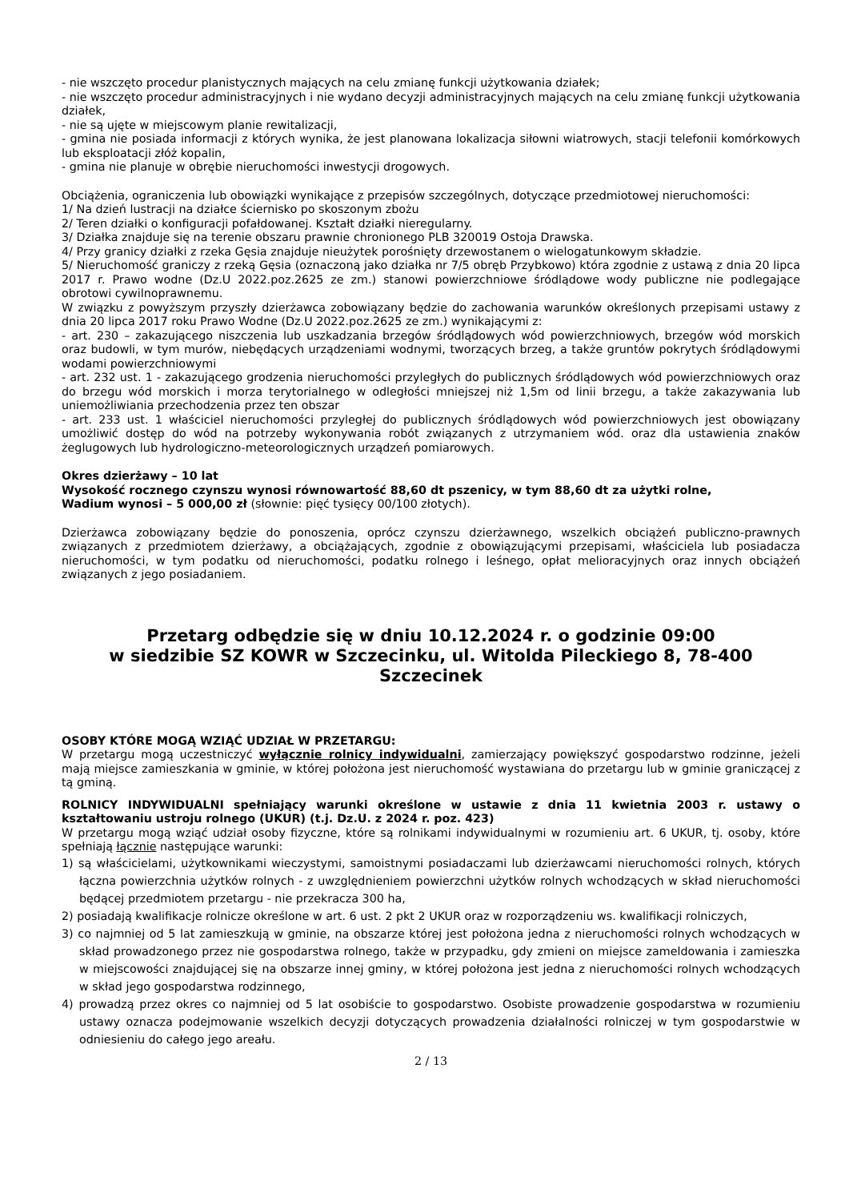- nie wszczęto procedur planistycznych mających na celu zmianę funkcji użytkowania działek;
- nie wszczęto procedur administracyjnych i nie wydano decyzji administracyjnych mających na celu zmianę funkcji użytkowania działek,
- nie są ujęte w miejscowym planie rewitalizacji,
- gmina nie posiada informacji z których wynika, że jest planowana lokalizacja siłowni wiatrowych, stacji telefonii komórkowych lub eksploatacji złóż kopalin,
- gmina nie planuje w obrębie nieruchomości inwestycji drogowych.
Obciążenia, ograniczenia lub obowiązki wynikające z przepisów szczególnych, dotyczące przedmiotowej nieruchomości:
1/ Na dzień lustracji na działce ściernisko po skoszonym zbożu
2/ Teren działki o konfiguracji pofałdowanej. Kształt działki nieregularny.
3/ Działka znajduje się na terenie obszaru prawnie chronionego PLB 320019 Ostoja Drawska.
4/ Przy granicy działki z rzeka Gęsia znajduje nieużytek porośnięty drzewostanem o wielogatunkowym składzie.
5/ Nieruchomość graniczy z rzeką Gęsia (oznaczoną jako działka nr 7/5 obręb Przybkowo) która zgodnie z ustawą z dnia 20 lipca 2017 r. Prawo wodne (Dz.U 2022.poz.2625 ze zm.) stanowi powierzchniowe śródlądowe wody publiczne nie podlegające obrotowi cywilnoprawnemu.
W związku z powyższym przyszły dzierżawca zobowiązany będzie do zachowania warunków określonych przepisami ustawy z dnia 20 lipca 2017 roku Prawo Wodne (Dz.U 2022.poz.2625 ze zm.) wynikającymi z:
- art. 230 – zakazującego niszczenia lub uszkadzania brzegów śródlądowych wód powierzchniowych, brzegów wód morskich oraz budowli, w tym murów, niebędących urządzeniami wodnymi, tworzących brzeg, a także gruntów pokrytych śródlądowymi wodami powierzchniowymi
- art. 232 ust. 1 - zakazującego grodzenia nieruchomości przyległych do publicznych śródlądowych wód powierzchniowych oraz do brzegu wód morskich i morza terytorialnego w odległości mniejszej niż 1,5m od linii brzegu, a także zakazywania lub uniemożliwiania przechodzenia przez ten obszar
- art. 233 ust. 1 właściciel nieruchomości przyległej do publicznych śródlądowych wód powierzchniowych jest obowiązany umożliwić dostęp do wód na potrzeby wykonywania robót związanych z utrzymaniem wód. oraz dla ustawienia znaków żeglugowych lub hydrologiczno-meteorologicznych urządzeń pomiarowych.
Okres dzierżawy – 10 lat
Wysokość rocznego czynszu wynosi równowartość 88,60 dt pszenicy, w tym 88,60 dt za użytki rolne,
Wadium wynosi – 5 000,00 zł (słownie: pięć tysięcy 00/100 złotych).
Dzierżawca zobowiązany będzie do ponoszenia, oprócz czynszu dzierżawnego, wszelkich obciążeń publiczno-prawnych związanych z przedmiotem dzierżawy, a obciążających, zgodnie z obowiązującymi przepisami, właściciela lub posiadacza nieruchomości, w tym podatku od nieruchomości, podatku rolnego i leśnego, opłat melioracyjnych oraz innych obciążeń związanych z jego posiadaniem.
Przetarg odbędzie się w dniu 10.12.2024 r. o godzinie 09:00
w siedzibie SZ KOWR w Szczecinku, ul. Witolda Pileckiego 8, 78-400 Szczecinek
OSOBY KTÓRE MOGĄ WZIĄĆ UDZIAŁ W PRZETARGU:
W przetargu mogą uczestniczyć wyłącznie rolnicy indywidualni, zamierzający powiększyć gospodarstwo rodzinne, jeżeli mają miejsce zamieszkania w gminie, w której położona jest nieruchomość wystawiana do przetargu lub w gminie graniczącej z tą gminą.
ROLNICY INDYWIDUALNI spełniający warunki określone w ustawie z dnia 11 kwietnia 2003 r. ustawy o kształtowaniu ustroju rolnego (UKUR) (t.j. Dz.U. z 2024 r. poz. 423)
W przetargu mogą wziąć udział osoby fizyczne, które są rolnikami indywidualnymi w rozumieniu art. 6 UKUR, tj. osoby, które spełniają łącznie następujące warunki:
1) są właścicielami, użytkownikami wieczystymi, samoistnymi posiadaczami lub dzierżawcami nieruchomości rolnych, których łączna powierzchnia użytków rolnych - z uwzględnieniem powierzchni użytków rolnych wchodzących w skład nieruchomości będącej przedmiotem przetargu - nie przekracza 300 ha,
2) posiadają kwalifikacje rolnicze określone w art. 6 ust. 2 pkt 2 UKUR oraz w rozporządzeniu ws. kwalifikacji rolniczych,
3) co najmniej od 5 lat zamieszkują w gminie, na obszarze której jest położona jedna z nieruchomości rolnych wchodzących w skład prowadzonego przez nie gospodarstwa rolnego, także w przypadku, gdy zmieni on miejsce zameldowania i zamieszka w miejscowości znajdującej się na obszarze innej gminy, w której położona jest jedna z nieruchomości rolnych wchodzących w skład jego gospodarstwa rodzinnego,
4) prowadzą przez okres co najmniej od 5 lat osobiście to gospodarstwo. Osobiste prowadzenie gospodarstwa w rozumieniu ustawy oznacza podejmowanie wszelkich decyzji dotyczących prowadzenia działalności rolniczej w tym gospodarstwie w odniesieniu do całego jego areału.
2 / 13